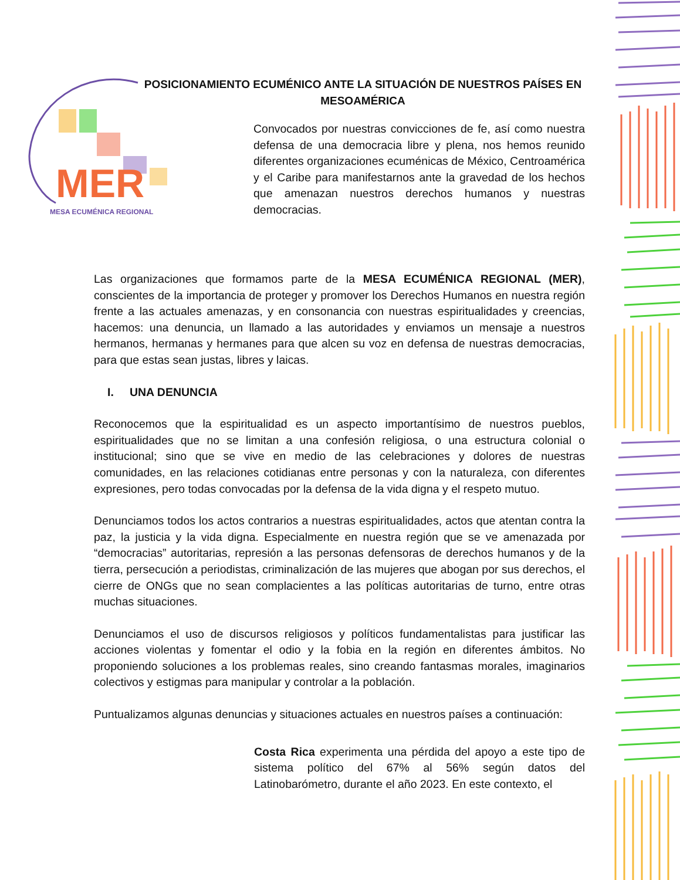POSICIONAMIENTO ECUMÉNICO ANTE LA SITUACIÓN DE NUESTROS PAÍSES EN MESOAMÉRICA
MER
MESA ECUMÉNICA REGIONAL
Convocados por nuestras convicciones de fe, así como nuestra defensa de una democracia libre y plena, nos hemos reunido diferentes organizaciones ecuménicas de México, Centroamérica y el Caribe para manifestarnos ante la gravedad de los hechos que amenazan nuestros derechos humanos y nuestras democracias.
Las organizaciones que formamos parte de la MESA ECUMÉNICA REGIONAL (MER), conscientes de la importancia de proteger y promover los Derechos Humanos en nuestra región frente a las actuales amenazas, y en consonancia con nuestras espiritualidades y creencias, hacemos: una denuncia, un llamado a las autoridades y enviamos un mensaje a nuestros hermanos, hermanas y hermanes para que alcen su voz en defensa de nuestras democracias, para que estas sean justas, libres y laicas.
I. UNA DENUNCIA
Reconocemos que la espiritualidad es un aspecto importantísimo de nuestros pueblos, espiritualidades que no se limitan a una confesión religiosa, o una estructura colonial o institucional; sino que se vive en medio de las celebraciones y dolores de nuestras comunidades, en las relaciones cotidianas entre personas y con la naturaleza, con diferentes expresiones, pero todas convocadas por la defensa de la vida digna y el respeto mutuo.
Denunciamos todos los actos contrarios a nuestras espiritualidades, actos que atentan contra la paz, la justicia y la vida digna. Especialmente en nuestra región que se ve amenazada por “democracias” autoritarias, represión a las personas defensoras de derechos humanos y de la tierra, persecución a periodistas, criminalización de las mujeres que abogan por sus derechos, el cierre de ONGs que no sean complacientes a las políticas autoritarias de turno, entre otras muchas situaciones.
Denunciamos el uso de discursos religiosos y políticos fundamentalistas para justificar las acciones violentas y fomentar el odio y la fobia en la región en diferentes ámbitos. No proponiendo soluciones a los problemas reales, sino creando fantasmas morales, imaginarios colectivos y estigmas para manipular y controlar a la población.
Puntualizamos algunas denuncias y situaciones actuales en nuestros países a continuación:
Costa Rica experimenta una pérdida del apoyo a este tipo de sistema político del 67% al 56% según datos del Latinobarómetro, durante el año 2023. En este contexto, el